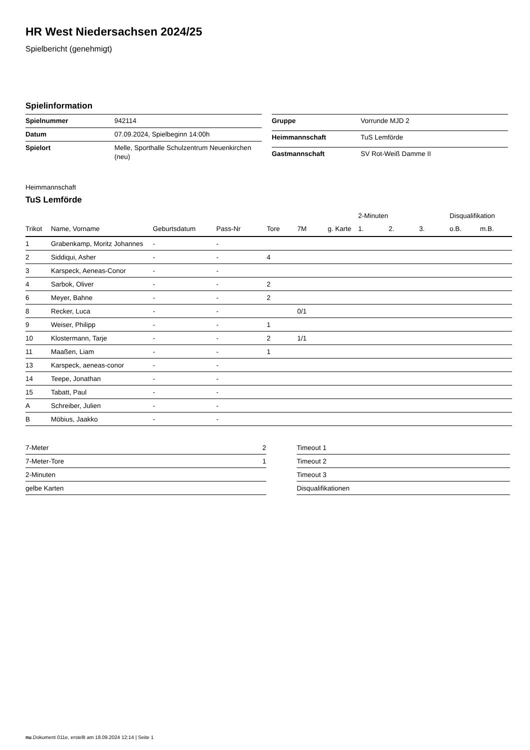HR West Niedersachsen 2024/25
Spielbericht (genehmigt)
Spielinformation
| Spielnummer | 942114 |
| Datum | 07.09.2024, Spielbeginn 14:00h |
| Spielort | Melle, Sporthalle Schulzentrum Neuenkirchen (neu) |
| Gruppe | Vorrunde MJD 2 |
| Heimmannschaft | TuS Lemförde |
| Gastmannschaft | SV Rot-Weiß Damme II |
Heimmannschaft
TuS Lemförde
| | | | | | | | 2-Minuten | | | Disqualifikation | |
| --- | --- | --- | --- | --- | --- | --- | --- | --- | --- | --- | --- |
| Trikot | Name, Vorname | Geburtsdatum | Pass-Nr | Tore | 7M | g. Karte | 1. | 2. | 3. | o.B. | m.B. |
| 1 | Grabenkamp, Moritz Johannes | - | - | | | | | | | | |
| 2 | Siddiqui, Asher | - | - | 4 | | | | | | | |
| 3 | Karspeck, Aeneas-Conor | - | - | | | | | | | | |
| 4 | Sarbok, Oliver | - | - | 2 | | | | | | | |
| 6 | Meyer, Bahne | - | - | 2 | | | | | | | |
| 8 | Recker, Luca | - | - | | 0/1 | | | | | | |
| 9 | Weiser, Philipp | - | - | 1 | | | | | | | |
| 10 | Klostermann, Tarje | - | - | 2 | 1/1 | | | | | | |
| 11 | Maaßen, Liam | - | - | 1 | | | | | | | |
| 13 | Karspeck, aeneas-conor | - | - | | | | | | | | |
| 14 | Teepe, Jonathan | - | - | | | | | | | | |
| 15 | Tabatt, Paul | - | - | | | | | | | | |
| A | Schreiber, Julien | - | - | | | | | | | | |
| B | Möbius, Jaakko | - | - | | | | | | | | |
| 7-Meter | 2 |
| 7-Meter-Tore | 1 |
| 2-Minuten | |
| gelbe Karten | |
| Timeout 1 |
| Timeout 2 |
| Timeout 3 |
| Disqualifikationen |
nu.Dokument 011e, erstellt am 18.09.2024 12:14 | Seite 1